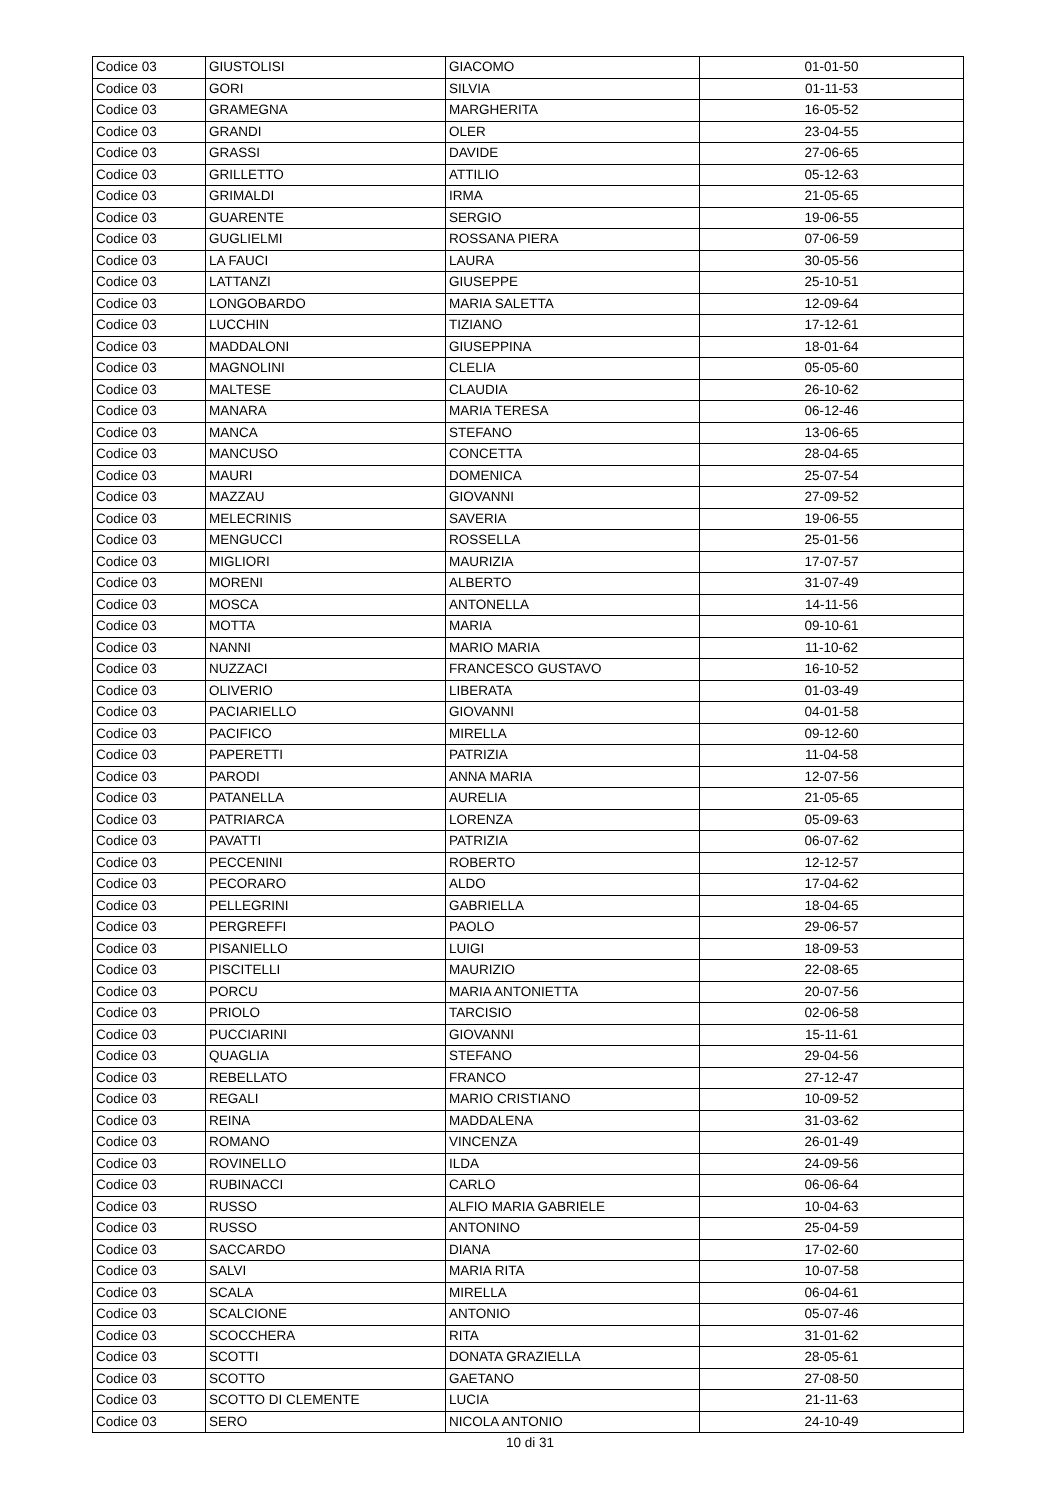| Codice 03 | GIUSTOLISI | GIACOMO | 01-01-50 |
| Codice 03 | GORI | SILVIA | 01-11-53 |
| Codice 03 | GRAMEGNA | MARGHERITA | 16-05-52 |
| Codice 03 | GRANDI | OLER | 23-04-55 |
| Codice 03 | GRASSI | DAVIDE | 27-06-65 |
| Codice 03 | GRILLETTO | ATTILIO | 05-12-63 |
| Codice 03 | GRIMALDI | IRMA | 21-05-65 |
| Codice 03 | GUARENTE | SERGIO | 19-06-55 |
| Codice 03 | GUGLIELMI | ROSSANA PIERA | 07-06-59 |
| Codice 03 | LA FAUCI | LAURA | 30-05-56 |
| Codice 03 | LATTANZI | GIUSEPPE | 25-10-51 |
| Codice 03 | LONGOBARDO | MARIA SALETTA | 12-09-64 |
| Codice 03 | LUCCHIN | TIZIANO | 17-12-61 |
| Codice 03 | MADDALONI | GIUSEPPINA | 18-01-64 |
| Codice 03 | MAGNOLINI | CLELIA | 05-05-60 |
| Codice 03 | MALTESE | CLAUDIA | 26-10-62 |
| Codice 03 | MANARA | MARIA TERESA | 06-12-46 |
| Codice 03 | MANCA | STEFANO | 13-06-65 |
| Codice 03 | MANCUSO | CONCETTA | 28-04-65 |
| Codice 03 | MAURI | DOMENICA | 25-07-54 |
| Codice 03 | MAZZAU | GIOVANNI | 27-09-52 |
| Codice 03 | MELECRINIS | SAVERIA | 19-06-55 |
| Codice 03 | MENGUCCI | ROSSELLA | 25-01-56 |
| Codice 03 | MIGLIORI | MAURIZIA | 17-07-57 |
| Codice 03 | MORENI | ALBERTO | 31-07-49 |
| Codice 03 | MOSCA | ANTONELLA | 14-11-56 |
| Codice 03 | MOTTA | MARIA | 09-10-61 |
| Codice 03 | NANNI | MARIO MARIA | 11-10-62 |
| Codice 03 | NUZZACI | FRANCESCO GUSTAVO | 16-10-52 |
| Codice 03 | OLIVERIO | LIBERATA | 01-03-49 |
| Codice 03 | PACIARIELLO | GIOVANNI | 04-01-58 |
| Codice 03 | PACIFICO | MIRELLA | 09-12-60 |
| Codice 03 | PAPERETTI | PATRIZIA | 11-04-58 |
| Codice 03 | PARODI | ANNA MARIA | 12-07-56 |
| Codice 03 | PATANELLA | AURELIA | 21-05-65 |
| Codice 03 | PATRIARCA | LORENZA | 05-09-63 |
| Codice 03 | PAVATTI | PATRIZIA | 06-07-62 |
| Codice 03 | PECCENINI | ROBERTO | 12-12-57 |
| Codice 03 | PECORARO | ALDO | 17-04-62 |
| Codice 03 | PELLEGRINI | GABRIELLA | 18-04-65 |
| Codice 03 | PERGREFFI | PAOLO | 29-06-57 |
| Codice 03 | PISANIELLO | LUIGI | 18-09-53 |
| Codice 03 | PISCITELLI | MAURIZIO | 22-08-65 |
| Codice 03 | PORCU | MARIA ANTONIETTA | 20-07-56 |
| Codice 03 | PRIOLO | TARCISIO | 02-06-58 |
| Codice 03 | PUCCIARINI | GIOVANNI | 15-11-61 |
| Codice 03 | QUAGLIA | STEFANO | 29-04-56 |
| Codice 03 | REBELLATO | FRANCO | 27-12-47 |
| Codice 03 | REGALI | MARIO CRISTIANO | 10-09-52 |
| Codice 03 | REINA | MADDALENA | 31-03-62 |
| Codice 03 | ROMANO | VINCENZA | 26-01-49 |
| Codice 03 | ROVINELLO | ILDA | 24-09-56 |
| Codice 03 | RUBINACCI | CARLO | 06-06-64 |
| Codice 03 | RUSSO | ALFIO MARIA GABRIELE | 10-04-63 |
| Codice 03 | RUSSO | ANTONINO | 25-04-59 |
| Codice 03 | SACCARDO | DIANA | 17-02-60 |
| Codice 03 | SALVI | MARIA RITA | 10-07-58 |
| Codice 03 | SCALA | MIRELLA | 06-04-61 |
| Codice 03 | SCALCIONE | ANTONIO | 05-07-46 |
| Codice 03 | SCOCCHERA | RITA | 31-01-62 |
| Codice 03 | SCOTTI | DONATA GRAZIELLA | 28-05-61 |
| Codice 03 | SCOTTO | GAETANO | 27-08-50 |
| Codice 03 | SCOTTO DI CLEMENTE | LUCIA | 21-11-63 |
| Codice 03 | SERO | NICOLA ANTONIO | 24-10-49 |
10 di 31